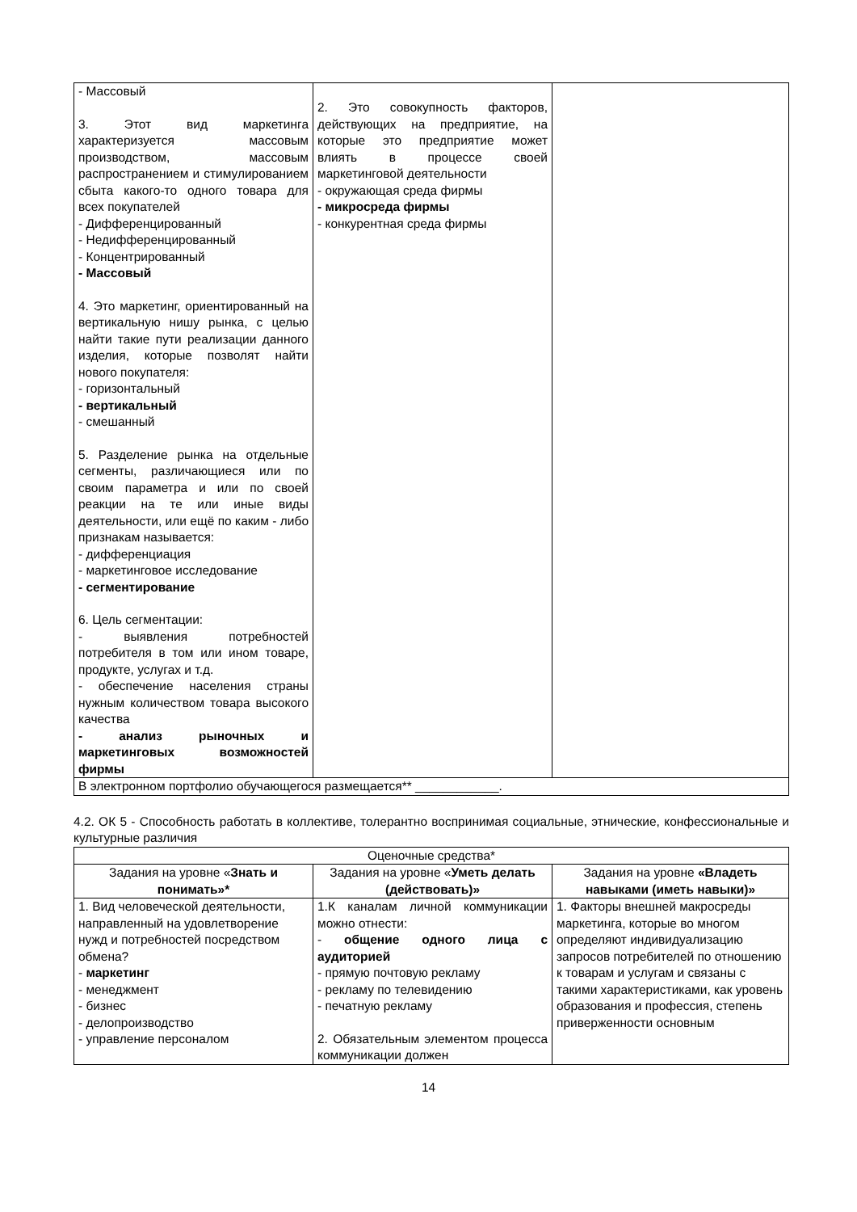| - Массовый 3. Этот вид маркетинга характеризуется массовым производством, массовым распространением и стимулированием сбыта какого-то одного товара для всех покупателей - Дифференцированный - Недифференцированный - Концентрированный - Массовый 4. Это маркетинг, ориентированный на вертикальную нишу рынка, с целью найти такие пути реализации данного изделия, которые позволят найти нового покупателя: - горизонтальный - вертикальный - смешанный 5. Разделение рынка на отдельные сегменты, различающиеся или по своим параметра и или по своей реакции на те или иные виды деятельности, или ещё по каким - либо признакам называется: - дифференциация - маркетинговое исследование - сегментирование 6. Цель сегментации: - выявления потребностей потребителя в том или ином товаре, продукте, услугах и т.д. - обеспечение населения страны нужным количеством товара высокого качества - анализ рыночных и маркетинговых возможностей фирмы | 2. Это совокупность факторов, действующих на предприятие, на которые это предприятие может влиять в процессе своей маркетинговой деятельности - окружающая среда фирмы - микросреда фирмы - конкурентная среда фирмы | |
| В электронном портфолио обучающегося размещается** ____________. | | |
4.2. ОК 5 - Способность работать в коллективе, толерантно воспринимая социальные, этнические, конфессиональные и культурные различия
| Оценочные средства* | | |
| --- | --- | --- |
| Задания на уровне « Знать и понимать»* | Задания на уровне « Уметь делать (действовать)» | Задания на уровне «Владеть навыками (иметь навыки)» |
| 1. Вид человеческой деятельности, направленный на удовлетворение нужд и потребностей посредством обмена? - маркетинг - менеджмент - бизнес - делопроизводство - управление персоналом | 1.К каналам личной коммуникации можно отнести: - общение одного лица с аудиторией - прямую почтовую рекламу - рекламу по телевидению - печатную рекламу 2. Обязательным элементом процесса коммуникации должен | 1. Факторы внешней макросреды маркетинга, которые во многом определяют индивидуализацию запросов потребителей по отношению к товарам и услугам и связаны с такими характеристиками, как уровень образования и профессия, степень приверженности основным |
14